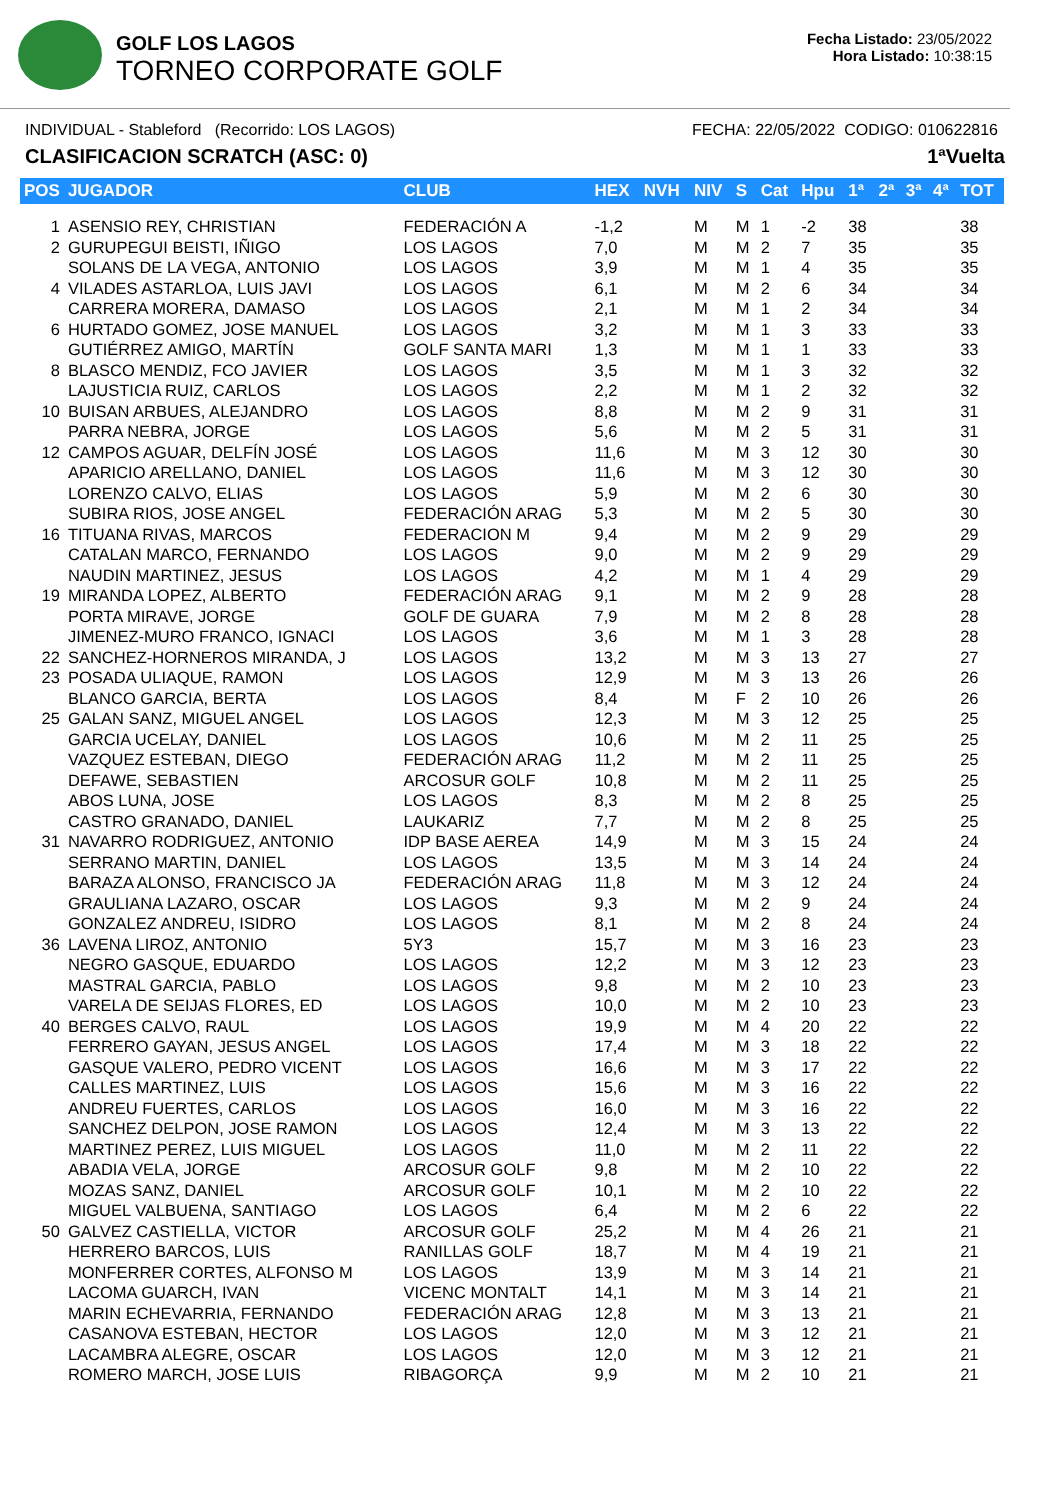GOLF LOS LAGOS
TORNEO CORPORATE GOLF
Fecha Listado: 23/05/2022
Hora Listado: 10:38:15
INDIVIDUAL - Stableford (Recorrido: LOS LAGOS) FECHA: 22/05/2022 CODIGO: 010622816
CLASIFICACION SCRATCH (ASC: 0) 1ªVuelta
| POS | JUGADOR | CLUB | HEX | NVH | NIV | S | Cat | Hpu | 1ª | 2ª | 3ª | 4ª | TOT |
| --- | --- | --- | --- | --- | --- | --- | --- | --- | --- | --- | --- | --- | --- |
| 1 | ASENSIO REY, CHRISTIAN | FEDERACIÓN A | -1,2 | | M | M | 1 | -2 | 38 | | | | 38 |
| 2 | GURUPEGUI BEISTI, IÑIGO | LOS LAGOS | 7,0 | | M | M | 2 | 7 | 35 | | | | 35 |
| | SOLANS DE LA VEGA, ANTONIO | LOS LAGOS | 3,9 | | M | M | 1 | 4 | 35 | | | | 35 |
| 4 | VILADES ASTARLOA, LUIS JAVI | LOS LAGOS | 6,1 | | M | M | 2 | 6 | 34 | | | | 34 |
| | CARRERA MORERA, DAMASO | LOS LAGOS | 2,1 | | M | M | 1 | 2 | 34 | | | | 34 |
| 6 | HURTADO GOMEZ, JOSE MANUEL | LOS LAGOS | 3,2 | | M | M | 1 | 3 | 33 | | | | 33 |
| | GUTIÉRREZ AMIGO, MARTÍN | GOLF SANTA MARI | 1,3 | | M | M | 1 | 1 | 33 | | | | 33 |
| 8 | BLASCO MENDIZ, FCO JAVIER | LOS LAGOS | 3,5 | | M | M | 1 | 3 | 32 | | | | 32 |
| | LAJUSTICIA RUIZ, CARLOS | LOS LAGOS | 2,2 | | M | M | 1 | 2 | 32 | | | | 32 |
| 10 | BUISAN ARBUES, ALEJANDRO | LOS LAGOS | 8,8 | | M | M | 2 | 9 | 31 | | | | 31 |
| | PARRA NEBRA, JORGE | LOS LAGOS | 5,6 | | M | M | 2 | 5 | 31 | | | | 31 |
| 12 | CAMPOS AGUAR, DELFÍN JOSÉ | LOS LAGOS | 11,6 | | M | M | 3 | 12 | 30 | | | | 30 |
| | APARICIO ARELLANO, DANIEL | LOS LAGOS | 11,6 | | M | M | 3 | 12 | 30 | | | | 30 |
| | LORENZO CALVO, ELIAS | LOS LAGOS | 5,9 | | M | M | 2 | 6 | 30 | | | | 30 |
| | SUBIRA RIOS, JOSE ANGEL | FEDERACIÓN ARAG | 5,3 | | M | M | 2 | 5 | 30 | | | | 30 |
| 16 | TITUANA RIVAS, MARCOS | FEDERACION M | 9,4 | | M | M | 2 | 9 | 29 | | | | 29 |
| | CATALAN MARCO, FERNANDO | LOS LAGOS | 9,0 | | M | M | 2 | 9 | 29 | | | | 29 |
| | NAUDIN MARTINEZ, JESUS | LOS LAGOS | 4,2 | | M | M | 1 | 4 | 29 | | | | 29 |
| 19 | MIRANDA LOPEZ, ALBERTO | FEDERACIÓN ARAG | 9,1 | | M | M | 2 | 9 | 28 | | | | 28 |
| | PORTA MIRAVE, JORGE | GOLF DE GUARA | 7,9 | | M | M | 2 | 8 | 28 | | | | 28 |
| | JIMENEZ-MURO FRANCO, IGNACI | LOS LAGOS | 3,6 | | M | M | 1 | 3 | 28 | | | | 28 |
| 22 | SANCHEZ-HORNEROS MIRANDA, J | LOS LAGOS | 13,2 | | M | M | 3 | 13 | 27 | | | | 27 |
| 23 | POSADA ULIAQUE, RAMON | LOS LAGOS | 12,9 | | M | M | 3 | 13 | 26 | | | | 26 |
| | BLANCO GARCIA, BERTA | LOS LAGOS | 8,4 | | M | F | 2 | 10 | 26 | | | | 26 |
| 25 | GALAN SANZ, MIGUEL ANGEL | LOS LAGOS | 12,3 | | M | M | 3 | 12 | 25 | | | | 25 |
| | GARCIA UCELAY, DANIEL | LOS LAGOS | 10,6 | | M | M | 2 | 11 | 25 | | | | 25 |
| | VAZQUEZ ESTEBAN, DIEGO | FEDERACIÓN ARAG | 11,2 | | M | M | 2 | 11 | 25 | | | | 25 |
| | DEFAWE, SEBASTIEN | ARCOSUR GOLF | 10,8 | | M | M | 2 | 11 | 25 | | | | 25 |
| | ABOS LUNA, JOSE | LOS LAGOS | 8,3 | | M | M | 2 | 8 | 25 | | | | 25 |
| | CASTRO GRANADO, DANIEL | LAUKARIZ | 7,7 | | M | M | 2 | 8 | 25 | | | | 25 |
| 31 | NAVARRO RODRIGUEZ, ANTONIO | IDP BASE AEREA | 14,9 | | M | M | 3 | 15 | 24 | | | | 24 |
| | SERRANO MARTIN, DANIEL | LOS LAGOS | 13,5 | | M | M | 3 | 14 | 24 | | | | 24 |
| | BARAZA ALONSO, FRANCISCO JA | FEDERACIÓN ARAG | 11,8 | | M | M | 3 | 12 | 24 | | | | 24 |
| | GRAULIANA LAZARO, OSCAR | LOS LAGOS | 9,3 | | M | M | 2 | 9 | 24 | | | | 24 |
| | GONZALEZ ANDREU, ISIDRO | LOS LAGOS | 8,1 | | M | M | 2 | 8 | 24 | | | | 24 |
| 36 | LAVENA LIROZ, ANTONIO | 5Y3 | 15,7 | | M | M | 3 | 16 | 23 | | | | 23 |
| | NEGRO GASQUE, EDUARDO | LOS LAGOS | 12,2 | | M | M | 3 | 12 | 23 | | | | 23 |
| | MASTRAL GARCIA, PABLO | LOS LAGOS | 9,8 | | M | M | 2 | 10 | 23 | | | | 23 |
| | VARELA DE SEIJAS FLORES, ED | LOS LAGOS | 10,0 | | M | M | 2 | 10 | 23 | | | | 23 |
| 40 | BERGES CALVO, RAUL | LOS LAGOS | 19,9 | | M | M | 4 | 20 | 22 | | | | 22 |
| | FERRERO GAYAN, JESUS ANGEL | LOS LAGOS | 17,4 | | M | M | 3 | 18 | 22 | | | | 22 |
| | GASQUE VALERO, PEDRO VICENT | LOS LAGOS | 16,6 | | M | M | 3 | 17 | 22 | | | | 22 |
| | CALLES MARTINEZ, LUIS | LOS LAGOS | 15,6 | | M | M | 3 | 16 | 22 | | | | 22 |
| | ANDREU FUERTES, CARLOS | LOS LAGOS | 16,0 | | M | M | 3 | 16 | 22 | | | | 22 |
| | SANCHEZ DELPON, JOSE RAMON | LOS LAGOS | 12,4 | | M | M | 3 | 13 | 22 | | | | 22 |
| | MARTINEZ PEREZ, LUIS MIGUEL | LOS LAGOS | 11,0 | | M | M | 2 | 11 | 22 | | | | 22 |
| | ABADIA VELA, JORGE | ARCOSUR GOLF | 9,8 | | M | M | 2 | 10 | 22 | | | | 22 |
| | MOZAS SANZ, DANIEL | ARCOSUR GOLF | 10,1 | | M | M | 2 | 10 | 22 | | | | 22 |
| | MIGUEL VALBUENA, SANTIAGO | LOS LAGOS | 6,4 | | M | M | 2 | 6 | 22 | | | | 22 |
| 50 | GALVEZ CASTIELLA, VICTOR | ARCOSUR GOLF | 25,2 | | M | M | 4 | 26 | 21 | | | | 21 |
| | HERRERO BARCOS, LUIS | RANILLAS GOLF | 18,7 | | M | M | 4 | 19 | 21 | | | | 21 |
| | MONFERRER CORTES, ALFONSO M | LOS LAGOS | 13,9 | | M | M | 3 | 14 | 21 | | | | 21 |
| | LACOMA GUARCH, IVAN | VICENC MONTALT | 14,1 | | M | M | 3 | 14 | 21 | | | | 21 |
| | MARIN ECHEVARRIA, FERNANDO | FEDERACIÓN ARAG | 12,8 | | M | M | 3 | 13 | 21 | | | | 21 |
| | CASANOVA ESTEBAN, HECTOR | LOS LAGOS | 12,0 | | M | M | 3 | 12 | 21 | | | | 21 |
| | LACAMBRA ALEGRE, OSCAR | LOS LAGOS | 12,0 | | M | M | 3 | 12 | 21 | | | | 21 |
| | ROMERO MARCH, JOSE LUIS | RIBAGORÇA | 9,9 | | M | M | 2 | 10 | 21 | | | | 21 |